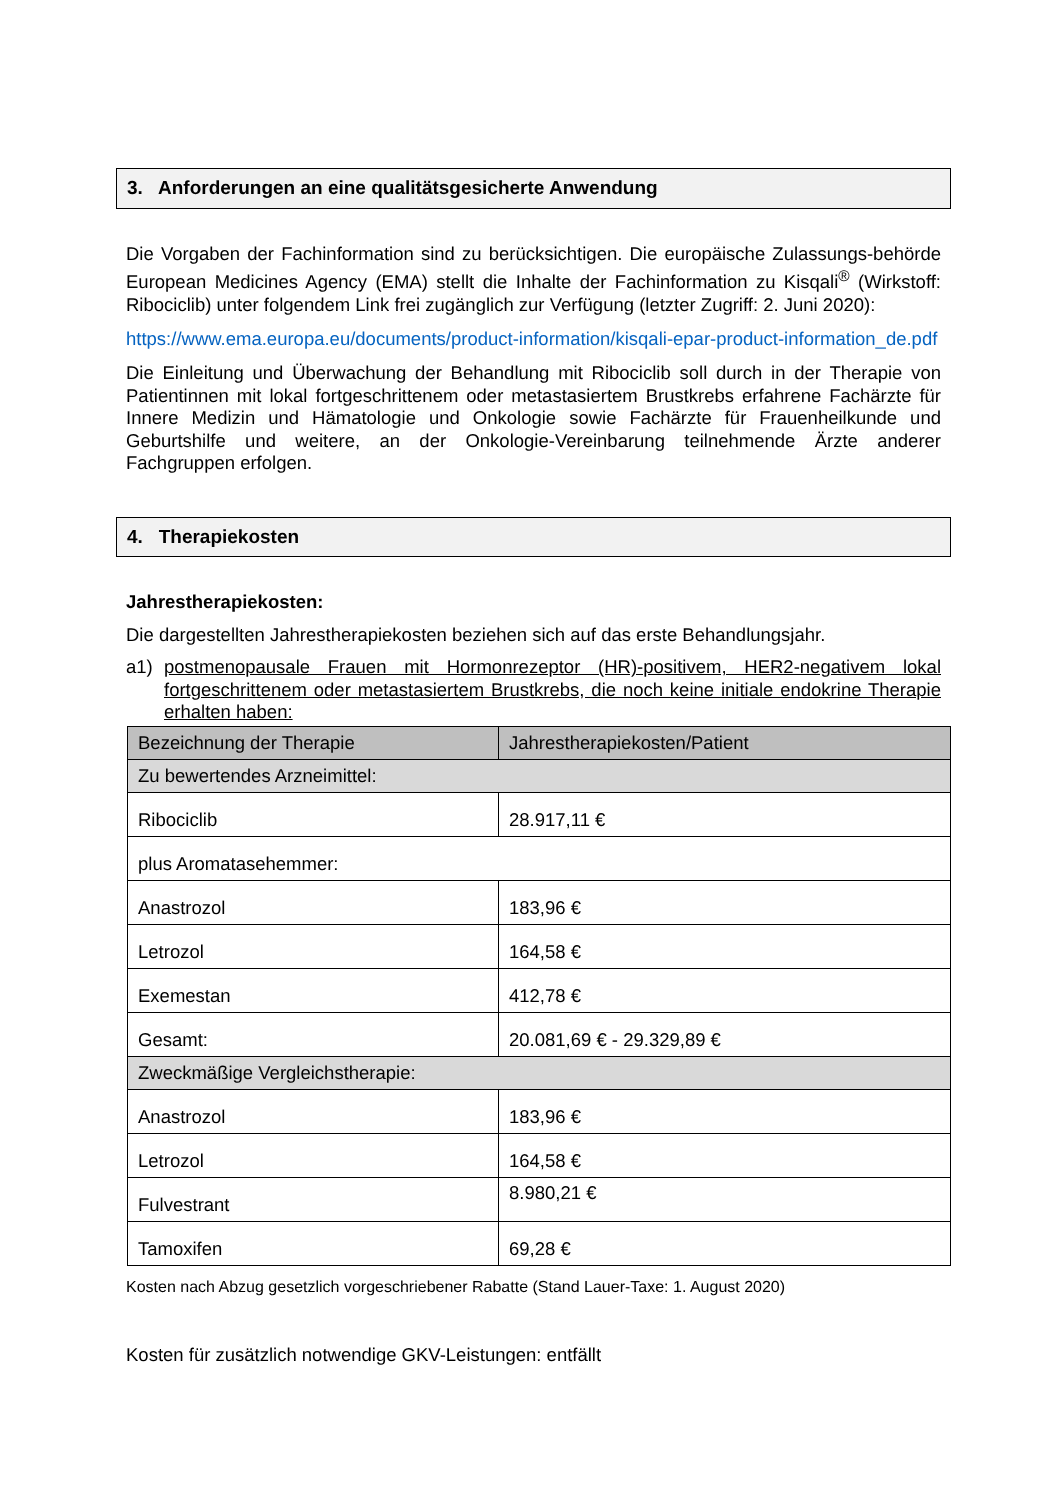3. Anforderungen an eine qualitätsgesicherte Anwendung
Die Vorgaben der Fachinformation sind zu berücksichtigen. Die europäische Zulassungs-behörde European Medicines Agency (EMA) stellt die Inhalte der Fachinformation zu Kisqali<sup>®</sup> (Wirkstoff: Ribociclib) unter folgendem Link frei zugänglich zur Verfügung (letzter Zugriff: 2. Juni 2020):
https://www.ema.europa.eu/documents/product-information/kisqali-epar-product-information_de.pdf
Die Einleitung und Überwachung der Behandlung mit Ribociclib soll durch in der Therapie von Patientinnen mit lokal fortgeschrittenem oder metastasiertem Brustkrebs erfahrene Fachärzte für Innere Medizin und Hämatologie und Onkologie sowie Fachärzte für Frauenheilkunde und Geburtshilfe und weitere, an der Onkologie-Vereinbarung teilnehmende Ärzte anderer Fachgruppen erfolgen.
4. Therapiekosten
Jahrestherapiekosten:
Die dargestellten Jahrestherapiekosten beziehen sich auf das erste Behandlungsjahr.
a1) postmenopausale Frauen mit Hormonrezeptor (HR)-positivem, HER2-negativem lokal fortgeschrittenem oder metastasiertem Brustkrebs, die noch keine initiale endokrine Therapie erhalten haben:
| Bezeichnung der Therapie | Jahrestherapiekosten/Patient |
| Zu bewertendes Arzneimittel: | |
| Ribociclib | 28.917,11 € |
| plus Aromatasehemmer: | |
| Anastrozol | 183,96 € |
| Letrozol | 164,58 € |
| Exemestan | 412,78 € |
| Gesamt: | 20.081,69 € - 29.329,89 € |
| Zweckmäßige Vergleichstherapie: | |
| Anastrozol | 183,96 € |
| Letrozol | 164,58 € |
| Fulvestrant | 8.980,21 € |
| Tamoxifen | 69,28 € |
Kosten nach Abzug gesetzlich vorgeschriebener Rabatte (Stand Lauer-Taxe: 1. August 2020)
Kosten für zusätzlich notwendige GKV-Leistungen: entfällt